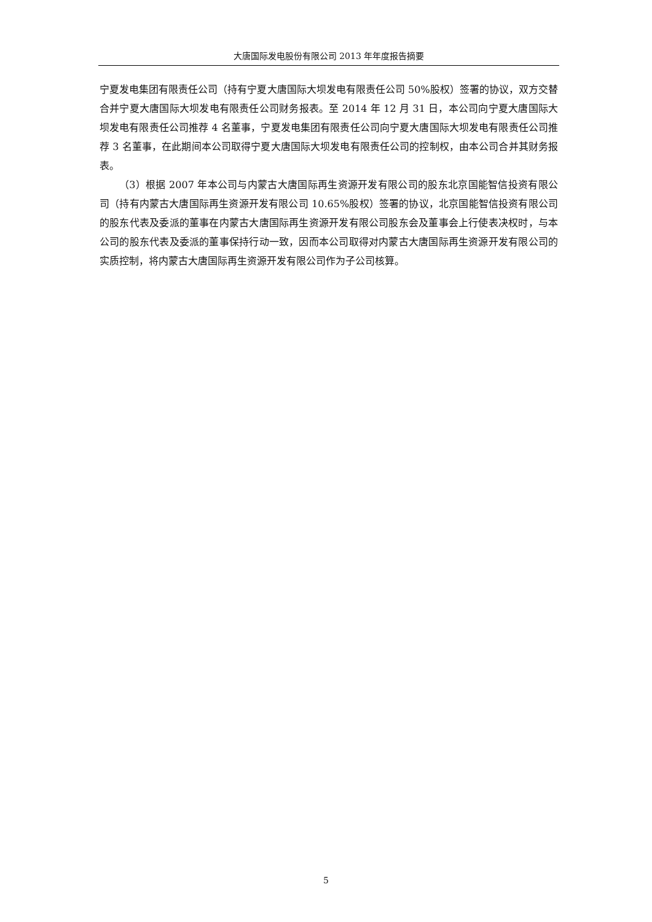大唐国际发电股份有限公司 2013 年年度报告摘要
宁夏发电集团有限责任公司（持有宁夏大唐国际大坝发电有限责任公司 50%股权）签署的协议，双方交替合并宁夏大唐国际大坝发电有限责任公司财务报表。至 2014 年 12 月 31 日，本公司向宁夏大唐国际大坝发电有限责任公司推荐 4 名董事，宁夏发电集团有限责任公司向宁夏大唐国际大坝发电有限责任公司推荐 3 名董事，在此期间本公司取得宁夏大唐国际大坝发电有限责任公司的控制权，由本公司合并其财务报表。
（3）根据 2007 年本公司与内蒙古大唐国际再生资源开发有限公司的股东北京国能智信投资有限公司（持有内蒙古大唐国际再生资源开发有限公司 10.65%股权）签署的协议，北京国能智信投资有限公司的股东代表及委派的董事在内蒙古大唐国际再生资源开发有限公司股东会及董事会上行使表决权时，与本公司的股东代表及委派的董事保持行动一致，因而本公司取得对内蒙古大唐国际再生资源开发有限公司的实质控制，将内蒙古大唐国际再生资源开发有限公司作为子公司核算。
5